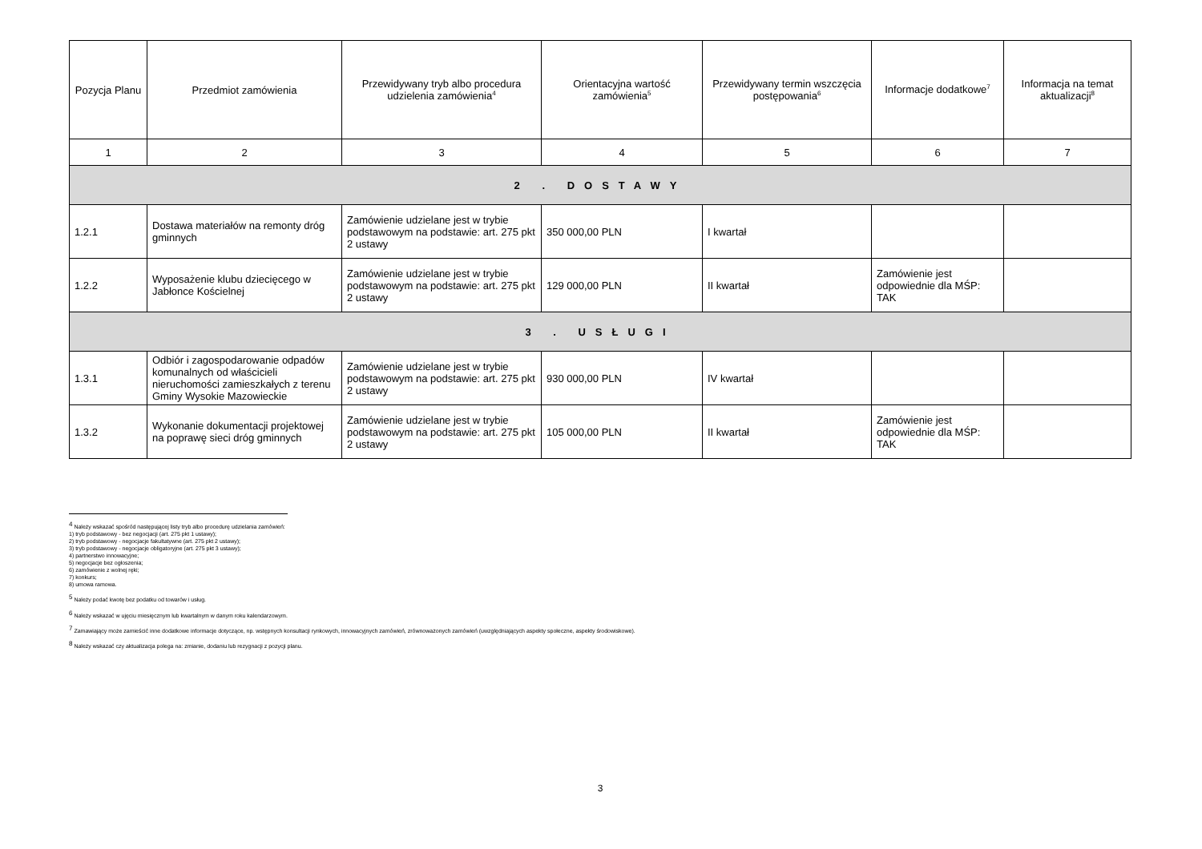| Pozycja Planu | Przedmiot zamówienia | Przewidywany tryb albo procedura udzielenia zamówienia<sup>4</sup> | Orientacyjna wartość zamówienia<sup>5</sup> | Przewidywany termin wszczęcia postępowania<sup>6</sup> | Informacje dodatkowe<sup>7</sup> | Informacja na temat aktualizacji<sup>8</sup> |
| --- | --- | --- | --- | --- | --- | --- |
| 1 | 2 | 3 | 4 | 5 | 6 | 7 |
| 2 . DOSTAWY | | | | | | |
| 1.2.1 | Dostawa materiałów na remonty dróg gminnych | Zamówienie udzielane jest w trybie podstawowym na podstawie: art. 275 pkt 2 ustawy | 350 000,00 PLN | I kwartał | | |
| 1.2.2 | Wyposażenie klubu dziecięcego w Jabłonce Kościelnej | Zamówienie udzielane jest w trybie podstawowym na podstawie: art. 275 pkt 2 ustawy | 129 000,00 PLN | II kwartał | Zamówienie jest odpowiednie dla MŚP: TAK | |
| 3 . USŁUGI | | | | | | |
| 1.3.1 | Odbiór i zagospodarowanie odpadów komunalnych od właścicieli nieruchomości zamieszkałych z terenu Gminy Wysokie Mazowieckie | Zamówienie udzielane jest w trybie podstawowym na podstawie: art. 275 pkt 2 ustawy | 930 000,00 PLN | IV kwartał | | |
| 1.3.2 | Wykonanie dokumentacji projektowej na poprawę sieci dróg gminnych | Zamówienie udzielane jest w trybie podstawowym na podstawie: art. 275 pkt 2 ustawy | 105 000,00 PLN | II kwartał | Zamówienie jest odpowiednie dla MŚP: TAK | |
<sup>4</sup> Należy wskazać spośród następującej listy tryb albo procedurę udzielania zamówień:
1) tryb podstawowy - bez negocjacji (art. 275 pkt 1 ustawy);
2) tryb podstawowy - negocjacje fakultatywne (art. 275 pkt 2 ustawy);
3) tryb podstawowy - negocjacje obligatoryjne (art. 275 pkt 3 ustawy);
4) partnerstwo innowacyjne;
5) negocjacje bez ogłoszenia;
6) zamówienie z wolnej ręki;
7) konkurs;
8) umowa ramowa.
<sup>5</sup> Należy podać kwotę bez podatku od towarów i usług.
<sup>6</sup> Należy wskazać w ujęciu miesięcznym lub kwartalnym w danym roku kalendarzowym.
<sup>7</sup> Zamawiający może zamieścić inne dodatkowe informacje dotyczące, np. wstępnych konsultacji rynkowych, innowacyjnych zamówień, zrównoważonych zamówień (uwzględniających aspekty społeczne, aspekty środowiskowe).
<sup>8</sup> Należy wskazać czy aktualizacja polega na: zmianie, dodaniu lub rezygnacji z pozycji planu.
3